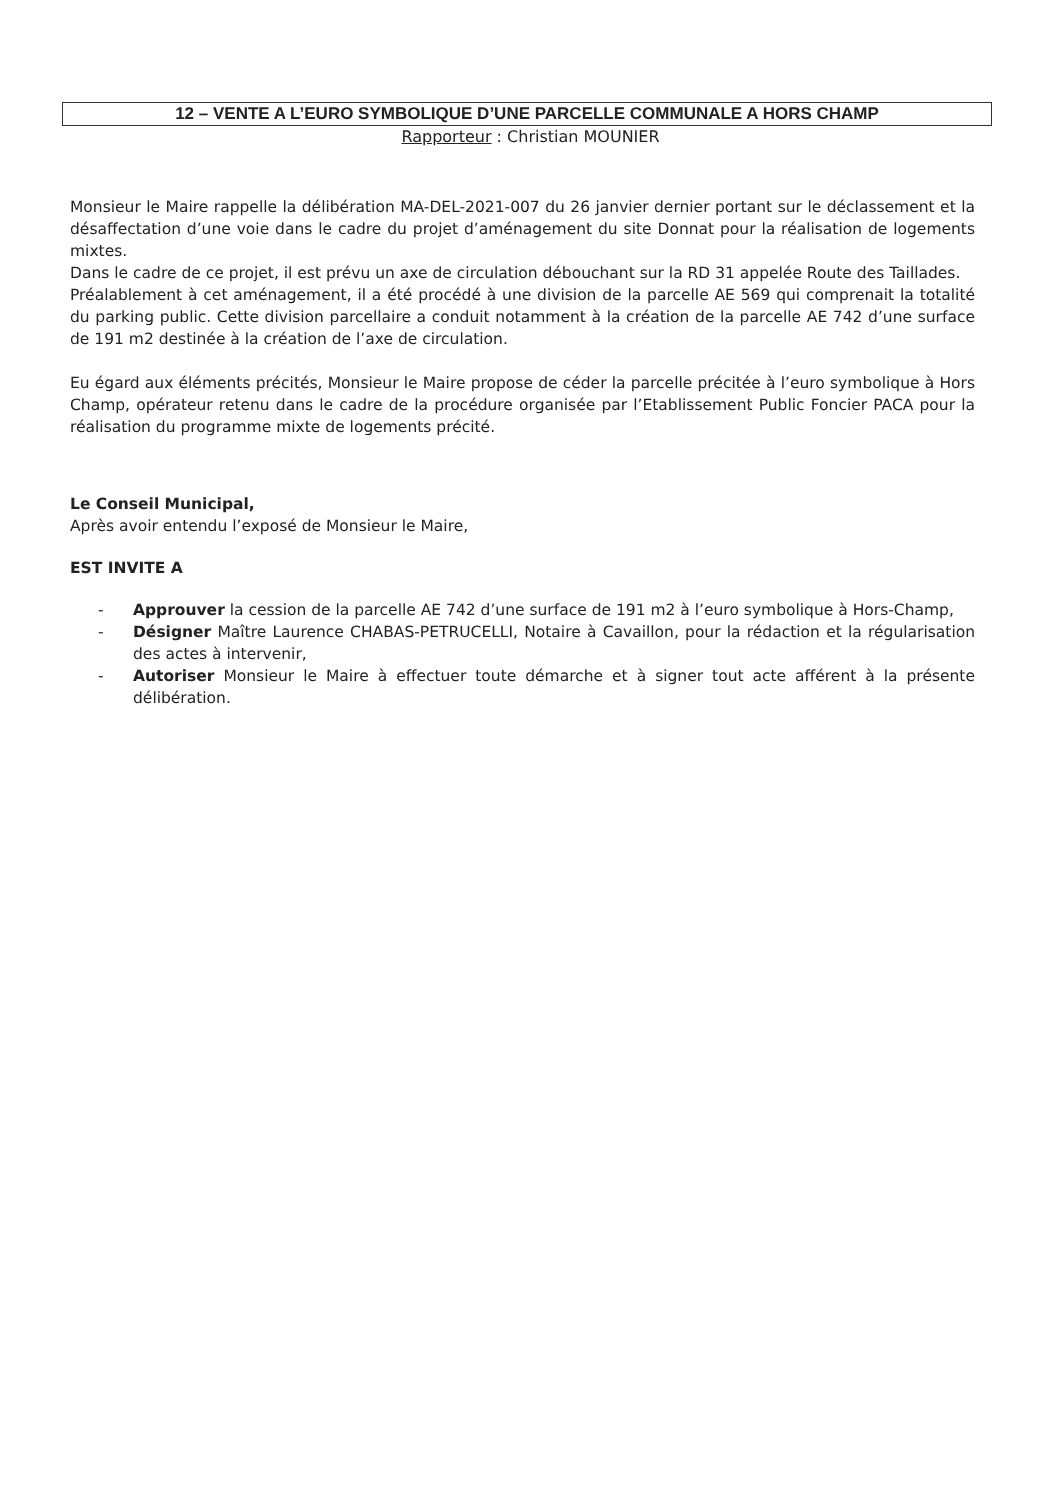12 – VENTE A L’EURO SYMBOLIQUE D’UNE PARCELLE COMMUNALE A HORS CHAMP
Rapporteur : Christian MOUNIER
Monsieur le Maire rappelle la délibération MA-DEL-2021-007 du 26 janvier dernier portant sur le déclassement et la désaffectation d’une voie dans le cadre du projet d’aménagement du site Donnat pour la réalisation de logements mixtes.
Dans le cadre de ce projet, il est prévu un axe de circulation débouchant sur la RD 31 appelée Route des Taillades.
Préalablement à cet aménagement, il a été procédé à une division de la parcelle AE 569 qui comprenait la totalité du parking public. Cette division parcellaire a conduit notamment à la création de la parcelle AE 742 d’une surface de 191 m2 destinée à la création de l’axe de circulation.
Eu égard aux éléments précités, Monsieur le Maire propose de céder la parcelle précitée à l’euro symbolique à Hors Champ, opérateur retenu dans le cadre de la procédure organisée par l’Etablissement Public Foncier PACA pour la réalisation du programme mixte de logements précité.
Le Conseil Municipal,
Après avoir entendu l’exposé de Monsieur le Maire,
EST INVITE A
- Approuver la cession de la parcelle AE 742 d’une surface de 191 m2 à l’euro symbolique à Hors-Champ,
- Désigner Maître Laurence CHABAS-PETRUCELLI, Notaire à Cavaillon, pour la rédaction et la régularisation des actes à intervenir,
- Autoriser Monsieur le Maire à effectuer toute démarche et à signer tout acte afférent à la présente délibération.